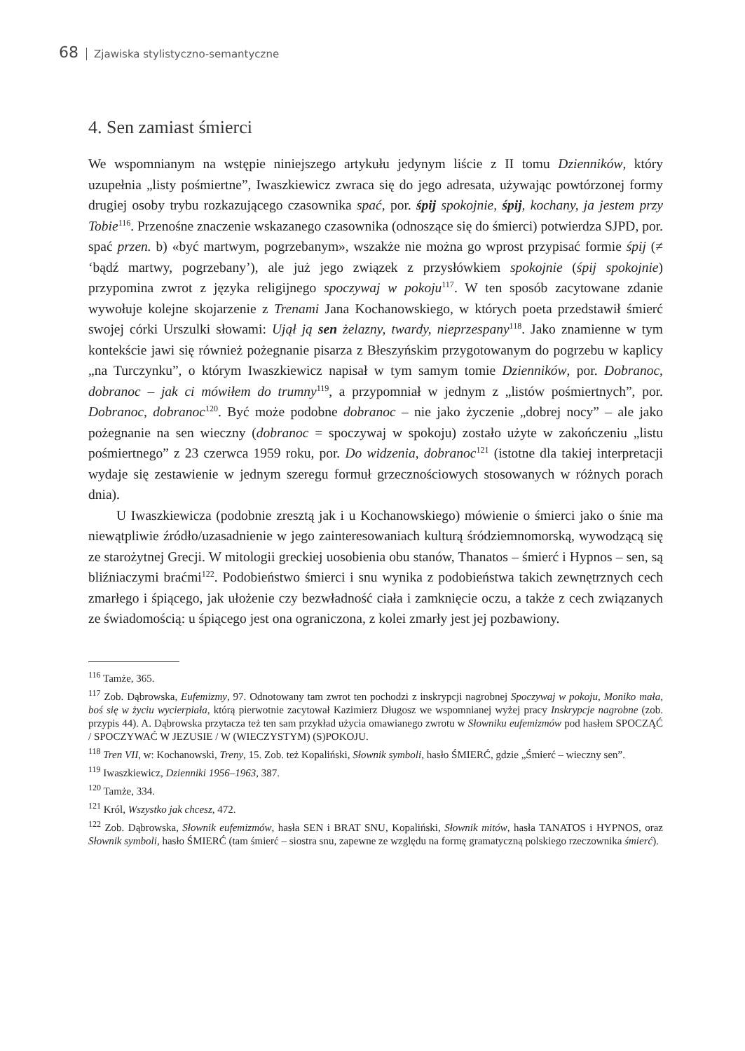68 Zjawiska stylistyczno-semantyczne
4. Sen zamiast śmierci
We wspomnianym na wstępie niniejszego artykułu jedynym liście z II tomu Dzienników, który uzupełnia „listy pośmiertne”, Iwaszkiewicz zwraca się do jego adresata, używając powtórzonej formy drugiej osoby trybu rozkazującego czasownika spać, por. śpij spokojnie, śpij, kochany, ja jestem przy Tobie<sup>116</sup>. Przenośne znaczenie wskazanego czasownika (odnoszące się do śmierci) potwierdza SJPD, por. spać przen. b) «być martwym, pogrzebanym», wszakże nie można go wprost przypisać formie śpij (≠ ‘bądź martwy, pogrzebany’), ale już jego związek z przysłówkiem spokojnie (śpij spokojnie) przypomina zwrot z języka religijnego spoczywaj w pokoju<sup>117</sup>. W ten sposób zacytowane zdanie wywołuje kolejne skojarzenie z Trenami Jana Kochanowskiego, w których poeta przedstawił śmierć swojej córki Urszulki słowami: Ujął ją sen żelazny, twardy, nieprzespany<sup>118</sup>. Jako znamienne w tym kontekście jawi się również pożegnanie pisarza z Błeszyńskim przygotowanym do pogrzebu w kaplicy „na Turczynku”, o którym Iwaszkiewicz napisał w tym samym tomie Dzienników, por. Dobranoc, dobranoc – jak ci mówiłem do trumny<sup>119</sup>, a przypomniał w jednym z „listów pośmiertnych”, por. Dobranoc, dobranoc<sup>120</sup>. Być może podobne dobranoc – nie jako życzenie „dobrej nocy” – ale jako pożegnanie na sen wieczny (dobranoc = spoczywaj w spokoju) zostało użyte w zakończeniu „listu pośmiertnego” z 23 czerwca 1959 roku, por. Do widzenia, dobranoc<sup>121</sup> (istotne dla takiej interpretacji wydaje się zestawienie w jednym szeregu formuł grzecznościowych stosowanych w różnych porach dnia).
U Iwaszkiewicza (podobnie zresztą jak i u Kochanowskiego) mówienie o śmierci jako o śnie ma niewątpliwie źródło/uzasadnienie w jego zainteresowaniach kulturą śródziemnomorską, wywodzącą się ze starożytnej Grecji. W mitologii greckiej uosobienia obu stanów, Thanatos – śmierć i Hypnos – sen, są bliźniaczymi braćmi<sup>122</sup>. Podobieństwo śmierci i snu wynika z podobieństwa takich zewnętrznych cech zmarłego i śpiącego, jak ułożenie czy bezwładność ciała i zamknięcie oczu, a także z cech związanych ze świadomością: u śpiącego jest ona ograniczona, z kolei zmarły jest jej pozbawiony.
<sup>116</sup> Tamże, 365.
<sup>117</sup> Zob. Dąbrowska, Eufemizmy, 97. Odnotowany tam zwrot ten pochodzi z inskrypcji nagrobnej Spoczywaj w pokoju, Moniko mała, boś się w życiu wycierpiała, którą pierwotnie zacytował Kazimierz Długosz we wspomnianej wyżej pracy Inskrypcje nagrobne (zob. przypis 44). A. Dąbrowska przytacza też ten sam przykład użycia omawianego zwrotu w Słowniku eufemizmów pod hasłem SPOCZĄĆ / SPOCZYWAĆ W JEZUSIE / W (WIECZYSTYM) (S)POKOJU.
<sup>118</sup> Tren VII, w: Kochanowski, Treny, 15. Zob. też Kopaliński, Słownik symboli, hasło ŚMIERĆ, gdzie „Śmierć – wieczny sen”.
<sup>119</sup> Iwaszkiewicz, Dzienniki 1956–1963, 387.
<sup>120</sup> Tamże, 334.
<sup>121</sup> Król, Wszystko jak chcesz, 472.
<sup>122</sup> Zob. Dąbrowska, Słownik eufemizmów, hasła SEN i BRAT SNU, Kopaliński, Słownik mitów, hasła TANATOS i HYPNOS, oraz Słownik symboli, hasło ŚMIERĆ (tam śmierć – siostra snu, zapewne ze względu na formę gramatyczną polskiego rzeczownika śmierć).